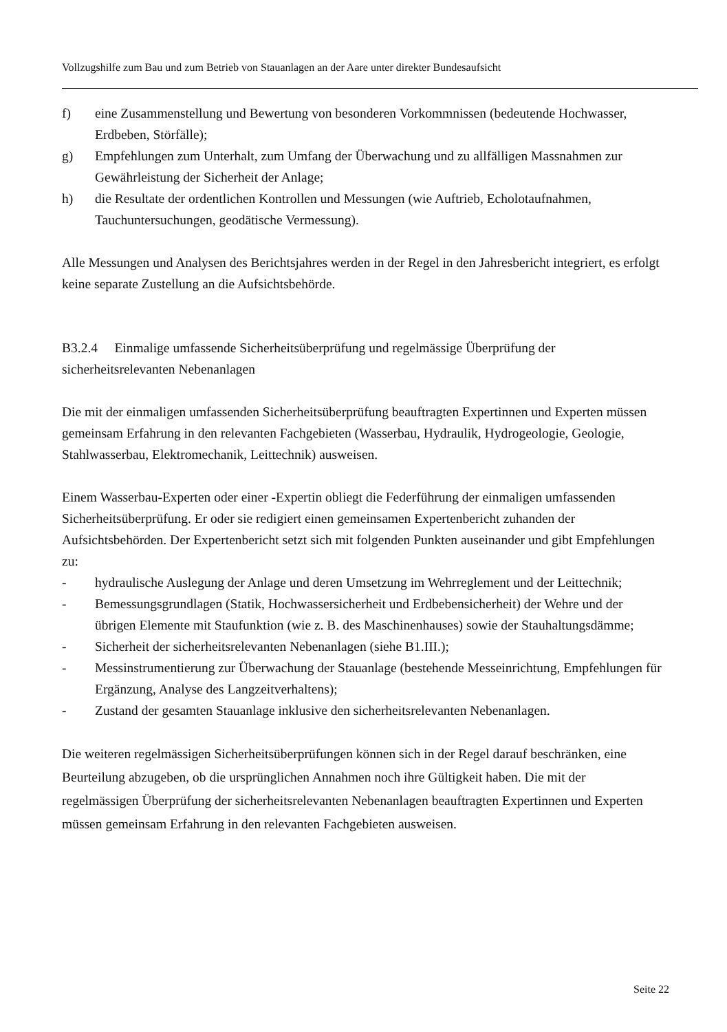Vollzugshilfe zum Bau und zum Betrieb von Stauanlagen an der Aare unter direkter Bundesaufsicht
f) eine Zusammenstellung und Bewertung von besonderen Vorkommnissen (bedeutende Hochwasser, Erdbeben, Störfälle);
g) Empfehlungen zum Unterhalt, zum Umfang der Überwachung und zu allfälligen Massnahmen zur Gewährleistung der Sicherheit der Anlage;
h) die Resultate der ordentlichen Kontrollen und Messungen (wie Auftrieb, Echolotaufnahmen, Tauchuntersuchungen, geodätische Vermessung).
Alle Messungen und Analysen des Berichtsjahres werden in der Regel in den Jahresbericht integriert, es erfolgt keine separate Zustellung an die Aufsichtsbehörde.
B3.2.4 Einmalige umfassende Sicherheitsüberprüfung und regelmässige Überprüfung der sicherheitsrelevanten Nebenanlagen
Die mit der einmaligen umfassenden Sicherheitsüberprüfung beauftragten Expertinnen und Experten müssen gemeinsam Erfahrung in den relevanten Fachgebieten (Wasserbau, Hydraulik, Hydrogeologie, Geologie, Stahlwasserbau, Elektromechanik, Leittechnik) ausweisen.
Einem Wasserbau-Experten oder einer -Expertin obliegt die Federführung der einmaligen umfassenden Sicherheitsüberprüfung. Er oder sie redigiert einen gemeinsamen Expertenbericht zuhanden der Aufsichtsbehörden. Der Expertenbericht setzt sich mit folgenden Punkten auseinander und gibt Empfehlungen zu:
- hydraulische Auslegung der Anlage und deren Umsetzung im Wehrreglement und der Leittechnik;
- Bemessungsgrundlagen (Statik, Hochwassersicherheit und Erdbebensicherheit) der Wehre und der übrigen Elemente mit Staufunktion (wie z. B. des Maschinenhauses) sowie der Stauhaltungsdämme;
- Sicherheit der sicherheitsrelevanten Nebenanlagen (siehe B1.III.);
- Messinstrumentierung zur Überwachung der Stauanlage (bestehende Messeinrichtung, Empfehlungen für Ergänzung, Analyse des Langzeitverhaltens);
- Zustand der gesamten Stauanlage inklusive den sicherheitsrelevanten Nebenanlagen.
Die weiteren regelmässigen Sicherheitsüberprüfungen können sich in der Regel darauf beschränken, eine Beurteilung abzugeben, ob die ursprünglichen Annahmen noch ihre Gültigkeit haben. Die mit der regelmässigen Überprüfung der sicherheitsrelevanten Nebenanlagen beauftragten Expertinnen und Experten müssen gemeinsam Erfahrung in den relevanten Fachgebieten ausweisen.
Seite 22